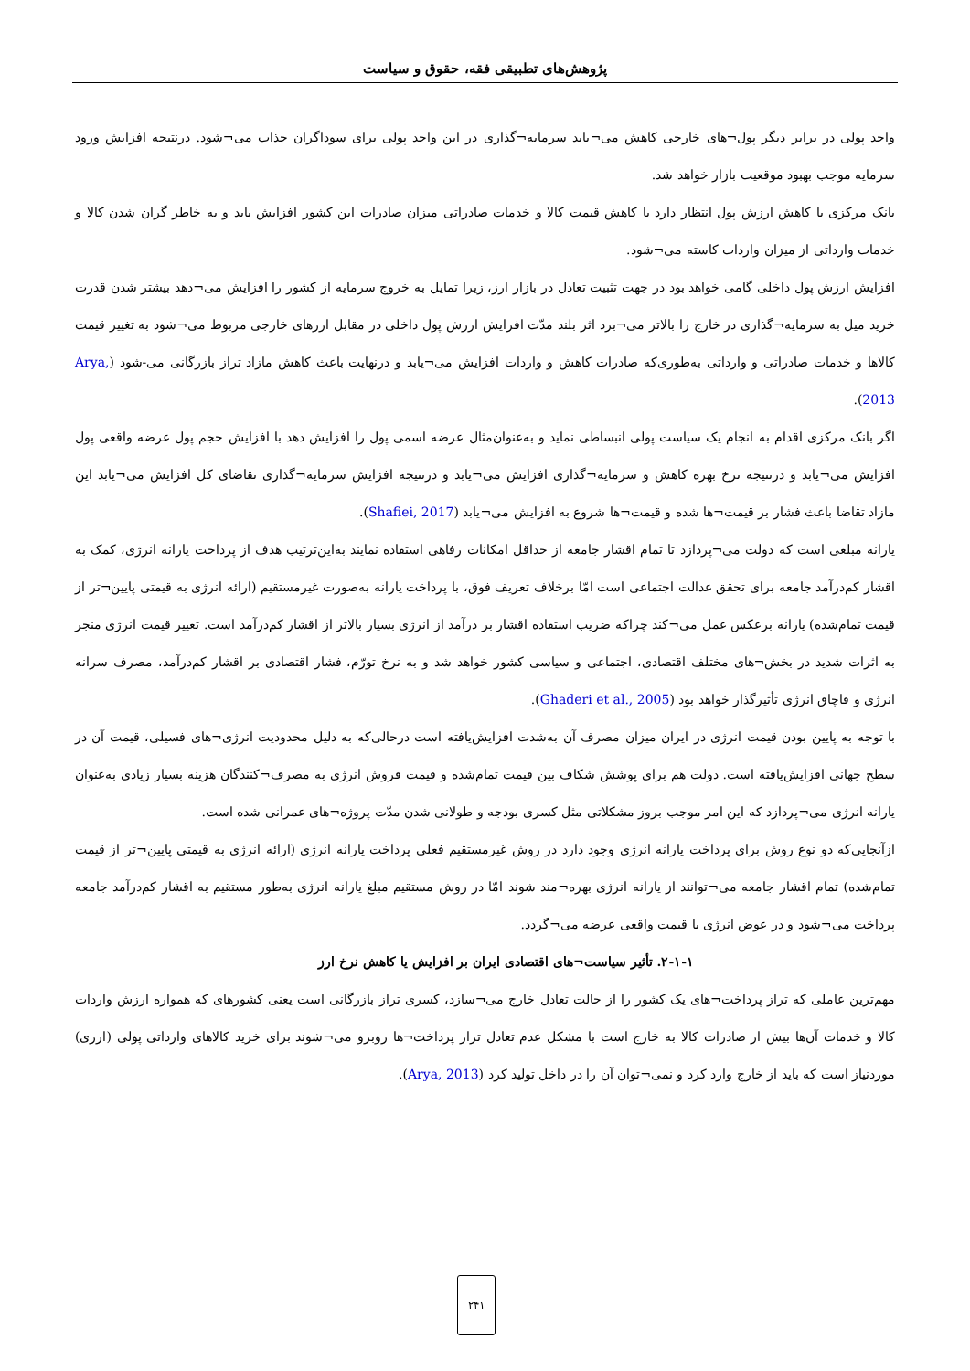پژوهش‌های تطبیقی فقه، حقوق و سیاست
واحد پولی در برابر دیگر پول¬های خارجی کاهش می¬یابد سرمایه¬گذاری در این واحد پولی برای سوداگران جذاب می¬شود. درنتیجه افزایش ورود سرمایه موجب بهبود موقعیت بازار خواهد شد.
بانک مرکزی با کاهش ارزش پول انتظار دارد با کاهش قیمت کالا و خدمات صادراتی میزان صادرات این کشور افزایش یابد و به خاطر گران شدن کالا و خدمات وارداتی از میزان واردات کاسته می¬شود.
افزایش ارزش پول داخلی گامی خواهد بود در جهت تثبیت تعادل در بازار ارز، زیرا تمایل به خروج سرمایه از کشور را افزایش می¬دهد بیشتر شدن قدرت خرید میل به سرمایه¬گذاری در خارج را بالاتر می¬برد اثر بلند مدّت افزایش ارزش پول داخلی در مقابل ارزهای خارجی مربوط می¬شود به تغییر قیمت کالاها و خدمات صادراتی و وارداتی به‌طوری‌که صادرات کاهش و واردات افزایش می¬یابد و درنهایت باعث کاهش مازاد تراز بازرگانی می-شود (Arya, 2013).
اگر بانک مرکزی اقدام به انجام یک سیاست پولی انبساطی نماید و به‌عنوان‌مثال عرضه اسمی پول را افزایش دهد با افزایش حجم پول عرضه واقعی پول افزایش می¬یابد و درنتیجه نرخ بهره کاهش و سرمایه¬گذاری افزایش می¬یابد و درنتیجه افزایش سرمایه¬گذاری تقاضای کل افزایش می¬یابد این مازاد تقاضا باعث فشار بر قیمت¬ها شده و قیمت¬ها شروع به افزایش می¬یابد (Shafiei, 2017).
یارانه مبلغی است که دولت می¬پردازد تا تمام اقشار جامعه از حداقل امکانات رفاهی استفاده نمایند به‌این‌ترتیب هدف از پرداخت یارانه انرژی، کمک به اقشار کم‌درآمد جامعه برای تحقق عدالت اجتماعی است امّا برخلاف تعریف فوق، با پرداخت یارانه به‌صورت غیرمستقیم (ارائه انرژی به قیمتی پایین¬تر از قیمت تمام‌شده) یارانه برعکس عمل می¬کند چراکه ضریب استفاده اقشار بر درآمد از انرژی بسیار بالاتر از اقشار کم‌درآمد است. تغییر قیمت انرژی منجر به اثرات شدید در بخش¬های مختلف اقتصادی، اجتماعی و سیاسی کشور خواهد شد و به نرخ تورّم، فشار اقتصادی بر اقشار کم‌درآمد، مصرف سرانه انرژی و قاچاق انرژی تأثیرگذار خواهد بود (Ghaderi et al., 2005).
با توجه به پایین بودن قیمت انرژی در ایران میزان مصرف آن به‌شدت افزایش‌یافته است درحالی‌که به دلیل محدودیت انرژی¬های فسیلی، قیمت آن در سطح جهانی افزایش‌یافته است. دولت هم برای پوشش شکاف بین قیمت تمام‌شده و قیمت فروش انرژی به مصرف¬کنندگان هزینه بسیار زیادی به‌عنوان یارانه انرژی می¬پردازد که این امر موجب بروز مشکلاتی مثل کسری بودجه و طولانی شدن مدّت پروژه¬های عمرانی شده است.
ازآنجایی‌که دو نوع روش برای پرداخت یارانه انرژی وجود دارد در روش غیرمستقیم فعلی پرداخت یارانه انرژی (ارائه انرژی به قیمتی پایین¬تر از قیمت تمام‌شده) تمام اقشار جامعه می¬توانند از یارانه انرژی بهره¬مند شوند امّا در روش مستقیم مبلغ یارانه انرژی به‌طور مستقیم به اقشار کم‌درآمد جامعه پرداخت می¬شود و در عوض انرژی با قیمت واقعی عرضه می¬گردد.
۲-۱-۱. تأثیر سیاست¬های اقتصادی ایران بر افزایش یا کاهش نرخ ارز
مهم‌ترین عاملی که تراز پرداخت¬های یک کشور را از حالت تعادل خارج می¬سازد، کسری تراز بازرگانی است یعنی کشورهای که همواره ارزش واردات کالا و خدمات آن‌ها بیش از صادرات کالا به خارج است با مشکل عدم تعادل تراز پرداخت¬ها روبرو می¬شوند برای خرید کالاهای وارداتی پولی (ارزی) موردنیاز است که باید از خارج وارد کرد و نمی¬توان آن را در داخل تولید کرد (Arya, 2013).
۲۴۱